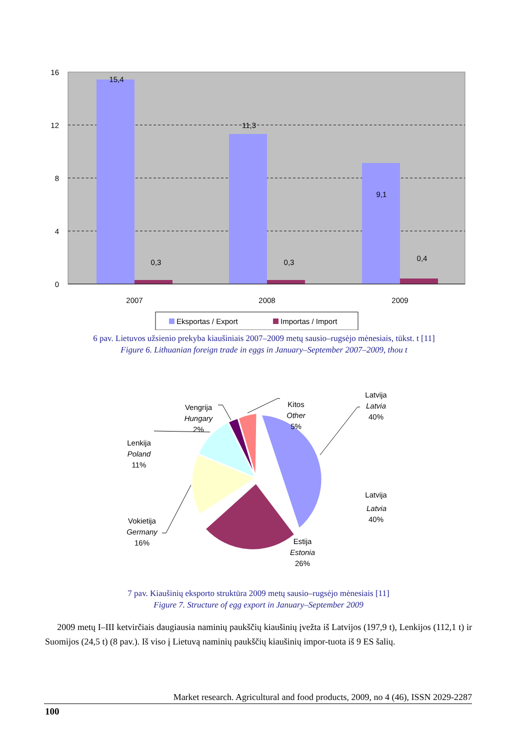16
12
8
4
0
15,4
0,3
11,3
0,3
9,1
0,4
2007
2008
2009
Eksportas / Export
Importas / Import
6 pav. Lietuvos užsienio prekyba kiaušiniais 2007–2009 metų sausio–rugsėjo mėnesiais, tūkst. t [11]
Figure 6. Lithuanian foreign trade in eggs in January–September 2007–2009, thou t
Latvija
Latvia
40%
Kitos
Other
5%
Vengrija
Hungary
2%
Lenkija
Poland
11%
Latvija
Latvia
40%
Vokietija
Germany
16%
Estija
Estonia
26%
7 pav. Kiaušinių eksporto struktūra 2009 metų sausio–rugsėjo mėnesiais [11]
Figure 7. Structure of egg export in January–September 2009
2009 metų I–III ketvirčiais daugiausia naminių paukščių kiaušinių įvežta iš Latvijos (197,9 t), Lenkijos (112,1 t) ir Suomijos (24,5 t) (8 pav.). Iš viso į Lietuvą naminių paukščių kiaušinių impor-tuota iš 9 ES šalių.
Market research. Agricultural and food products, 2009, no 4 (46), ISSN 2029-2287
100